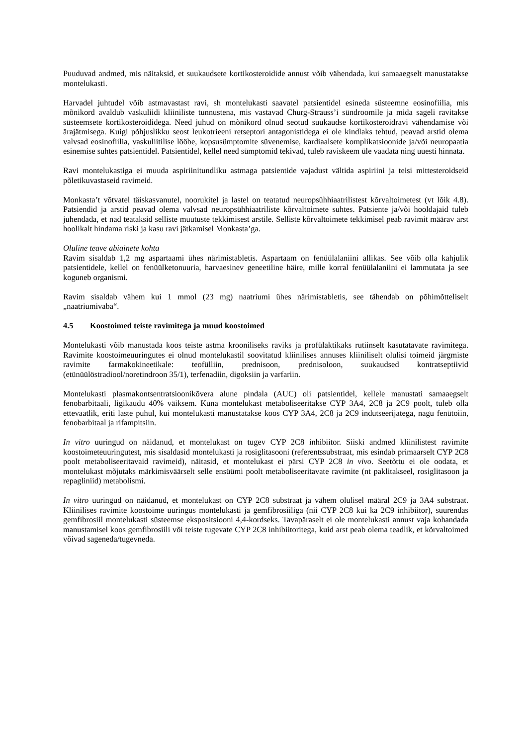Puuduvad andmed, mis näitaksid, et suukaudsete kortikosteroidide annust võib vähendada, kui samaaegselt manustatakse montelukasti.
Harvadel juhtudel võib astmavastast ravi, sh montelukasti saavatel patsientidel esineda süsteemne eosinofiilia, mis mõnikord avaldub vaskuliidi kliiniliste tunnustena, mis vastavad Churg-Strauss’i sündroomile ja mida sageli ravitakse süsteemsete kortikosteroididega. Need juhud on mõnikord olnud seotud suukaudse kortikosteroidravi vähendamise või ärajätmisega. Kuigi põhjuslikku seost leukotrieeni retseptori antagonistidega ei ole kindlaks tehtud, peavad arstid olema valvsad eosinofiilia, vaskuliitilise lööbe, kopsusümptomite süvenemise, kardiaalsete komplikatsioonide ja/või neuropaatia esinemise suhtes patsientidel. Patsientidel, kellel need sümptomid tekivad, tuleb raviskeem üle vaadata ning uuesti hinnata.
Ravi montelukastiga ei muuda aspiriinitundliku astmaga patsientide vajadust vältida aspiriini ja teisi mittesteroidseid põletikuvastaseid ravimeid.
Monkasta’t võtvatel täiskasvanutel, noorukitel ja lastel on teatatud neuropsühhiaatrilistest kõrvaltoimetest (vt lõik 4.8). Patsiendid ja arstid peavad olema valvsad neuropsühhiaatriliste kõrvaltoimete suhtes. Patsiente ja/või hooldajaid tuleb juhendada, et nad teataksid selliste muutuste tekkimisest arstile. Selliste kõrvaltoimete tekkimisel peab ravimit määrav arst hoolikalt hindama riski ja kasu ravi jätkamisel Monkasta’ga.
Oluline teave abiainete kohta
Ravim sisaldab 1,2 mg aspartaami ühes närimistabletis. Aspartaam on fenüülalaniini allikas. See võib olla kahjulik patsientidele, kellel on fenüülketonuuria, harvaesinev geneetiline häire, mille korral fenüülalaniini ei lammutata ja see koguneb organismi.
Ravim sisaldab vähem kui 1 mmol (23 mg) naatriumi ühes närimistabletis, see tähendab on põhimõtteliselt „naatriumivaba“.
4.5 Koostoimed teiste ravimitega ja muud koostoimed
Montelukasti võib manustada koos teiste astma krooniliseks raviks ja profülaktikaks rutiinselt kasutatavate ravimitega. Ravimite koostoimeuuringutes ei olnud montelukastil soovitatud kliinilises annuses kliiniliselt olulisi toimeid järgmiste ravimite farmakokineetikale: teofülliin, prednisoon, prednisoloon, suukaudsed kontratseptiivid (etünüülöstradiool/noretindroon 35/1), terfenadiin, digoksiin ja varfariin.
Montelukasti plasmakontsentratsioonikõvera alune pindala (AUC) oli patsientidel, kellele manustati samaaegselt fenobarbitaali, ligikaudu 40% väiksem. Kuna montelukast metaboliseeritakse CYP 3A4, 2C8 ja 2C9 poolt, tuleb olla ettevaatlik, eriti laste puhul, kui montelukasti manustatakse koos CYP 3A4, 2C8 ja 2C9 indutseerijatega, nagu fenütoiin, fenobarbitaal ja rifampitsiin.
In vitro uuringud on näidanud, et montelukast on tugev CYP 2C8 inhibiitor. Siiski andmed kliinilistest ravimite koostoimeteuuringutest, mis sisaldasid montelukasti ja rosiglitasooni (referentssubstraat, mis esindab primaarselt CYP 2C8 poolt metaboliseeritavaid ravimeid), näitasid, et montelukast ei pärsi CYP 2C8 in vivo. Seetõttu ei ole oodata, et montelukast mõjutaks märkimisväärselt selle ensüümi poolt metaboliseeritavate ravimite (nt paklitakseel, rosiglitasoon ja repagliniid) metabolismi.
In vitro uuringud on näidanud, et montelukast on CYP 2C8 substraat ja vähem olulisel määral 2C9 ja 3A4 substraat. Kliinilises ravimite koostoime uuringus montelukasti ja gemfibrosiiliga (nii CYP 2C8 kui ka 2C9 inhibiitor), suurendas gemfibrosiil montelukasti süsteemse ekspositsiooni 4,4-kordseks. Tavapäraselt ei ole montelukasti annust vaja kohandada manustamisel koos gemfibrosiili või teiste tugevate CYP 2C8 inhibiitoritega, kuid arst peab olema teadlik, et kõrvaltoimed võivad sageneda/tugevneda.